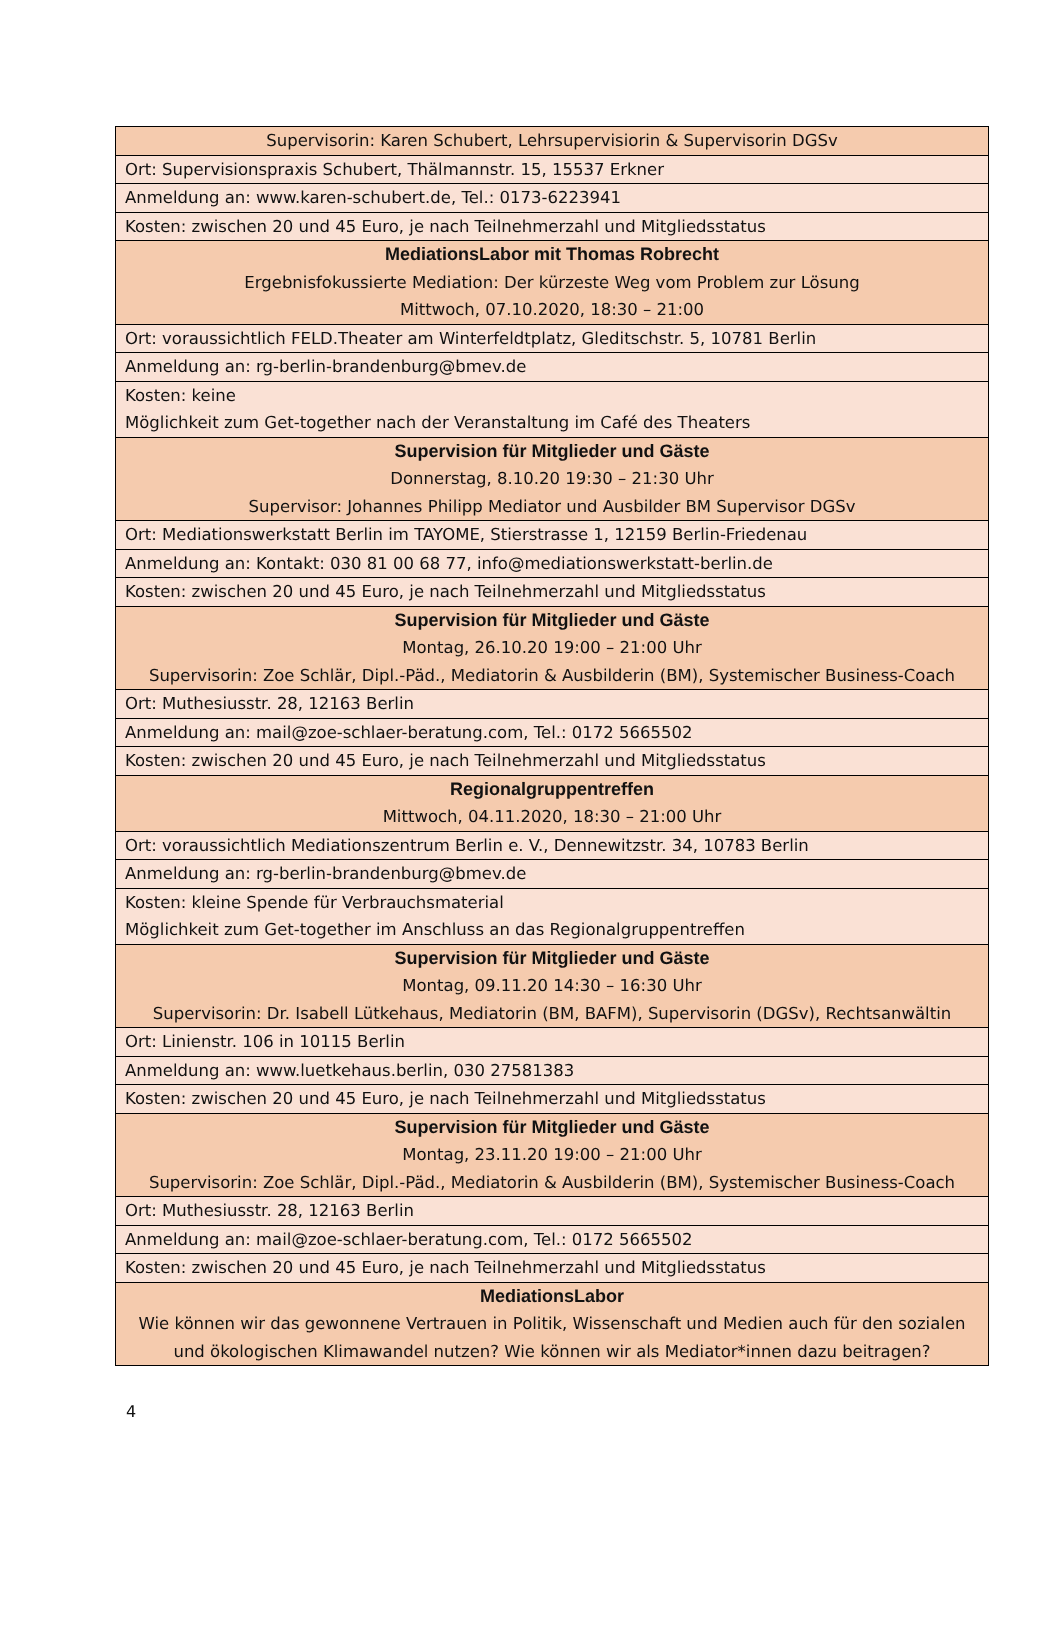| Supervisorin: Karen Schubert, Lehrsupervisiorin & Supervisorin DGSv |
| Ort: Supervisionspraxis Schubert, Thälmannstr. 15, 15537 Erkner |
| Anmeldung an: www.karen-schubert.de, Tel.: 0173-6223941 |
| Kosten: zwischen 20 und 45 Euro, je nach Teilnehmerzahl und Mitgliedsstatus |
| MediationsLabor mit Thomas Robrecht Ergebnisfokussierte Mediation: Der kürzeste Weg vom Problem zur Lösung Mittwoch, 07.10.2020, 18:30 – 21:00 |
| Ort: voraussichtlich FELD.Theater am Winterfeldtplatz, Gleditschstr. 5, 10781 Berlin |
| Anmeldung an: rg-berlin-brandenburg@bmev.de |
| Kosten: keine Möglichkeit zum Get-together nach der Veranstaltung im Café des Theaters |
| Supervision für Mitglieder und Gäste Donnerstag, 8.10.20 19:30 – 21:30 Uhr Supervisor: Johannes Philipp Mediator und Ausbilder BM Supervisor DGSv |
| Ort: Mediationswerkstatt Berlin im TAYOME, Stierstrasse 1, 12159 Berlin-Friedenau |
| Anmeldung an: Kontakt: 030 81 00 68 77, info@mediationswerkstatt-berlin.de |
| Kosten: zwischen 20 und 45 Euro, je nach Teilnehmerzahl und Mitgliedsstatus |
| Supervision für Mitglieder und Gäste Montag, 26.10.20 19:00 – 21:00 Uhr Supervisorin: Zoe Schlär, Dipl.-Päd., Mediatorin & Ausbilderin (BM), Systemischer Business-Coach |
| Ort: Muthesiusstr. 28, 12163 Berlin |
| Anmeldung an: mail@zoe-schlaer-beratung.com, Tel.: 0172 5665502 |
| Kosten: zwischen 20 und 45 Euro, je nach Teilnehmerzahl und Mitgliedsstatus |
| Regionalgruppentreffen Mittwoch, 04.11.2020, 18:30 – 21:00 Uhr |
| Ort: voraussichtlich Mediationszentrum Berlin e. V., Dennewitzstr. 34, 10783 Berlin |
| Anmeldung an: rg-berlin-brandenburg@bmev.de |
| Kosten: kleine Spende für Verbrauchsmaterial Möglichkeit zum Get-together im Anschluss an das Regionalgruppentreffen |
| Supervision für Mitglieder und Gäste Montag, 09.11.20 14:30 – 16:30 Uhr Supervisorin: Dr. Isabell Lütkehaus, Mediatorin (BM, BAFM), Supervisorin (DGSv), Rechtsanwältin |
| Ort: Linienstr. 106 in 10115 Berlin |
| Anmeldung an: www.luetkehaus.berlin, 030 27581383 |
| Kosten: zwischen 20 und 45 Euro, je nach Teilnehmerzahl und Mitgliedsstatus |
| Supervision für Mitglieder und Gäste Montag, 23.11.20 19:00 – 21:00 Uhr Supervisorin: Zoe Schlär, Dipl.-Päd., Mediatorin & Ausbilderin (BM), Systemischer Business-Coach |
| Ort: Muthesiusstr. 28, 12163 Berlin |
| Anmeldung an: mail@zoe-schlaer-beratung.com, Tel.: 0172 5665502 |
| Kosten: zwischen 20 und 45 Euro, je nach Teilnehmerzahl und Mitgliedsstatus |
| MediationsLabor Wie können wir das gewonnene Vertrauen in Politik, Wissenschaft und Medien auch für den sozialen und ökologischen Klimawandel nutzen? Wie können wir als Mediator*innen dazu beitragen? |
4